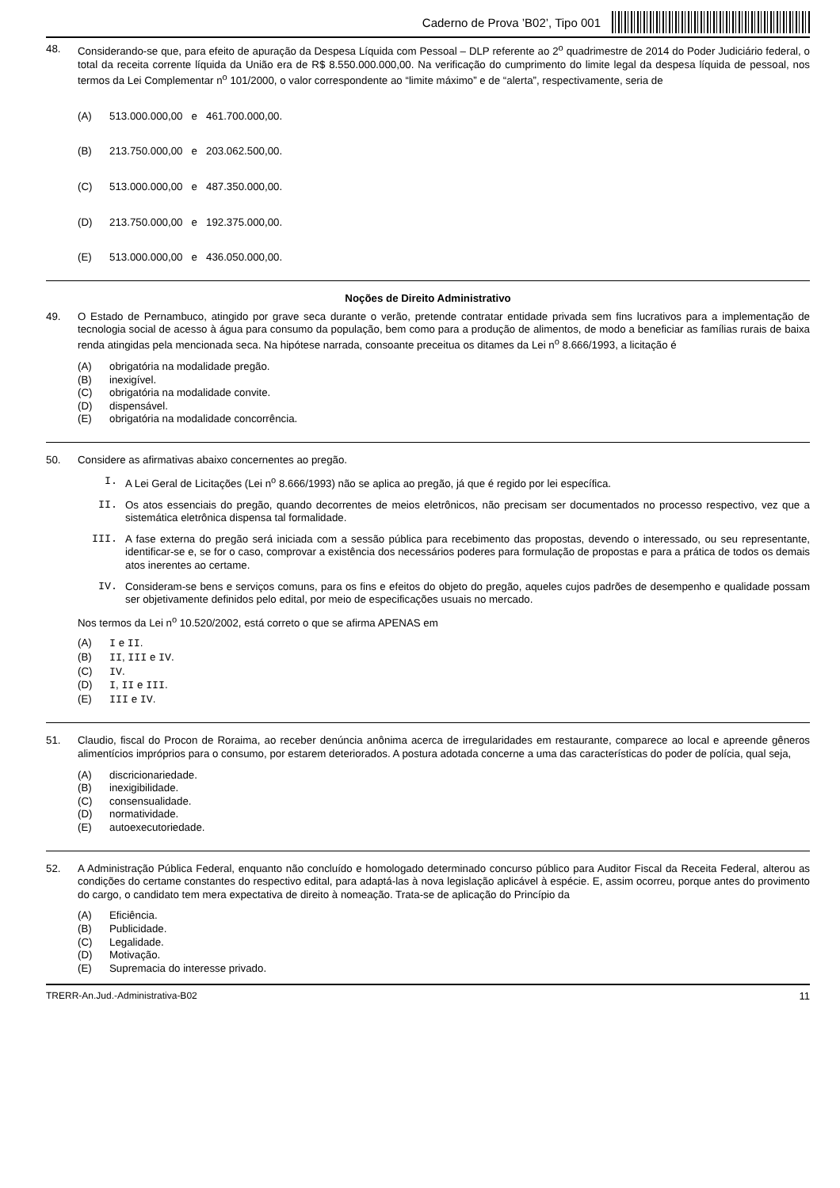Caderno de Prova ’B02’, Tipo 001
48.
Considerando-se que, para efeito de apuração da Despesa Líquida com Pessoal – DLP referente ao 2<sup>o</sup> quadrimestre de 2014 do Poder Judiciário federal, o total da receita corrente líquida da União era de R$ 8.550.000.000,00. Na verificação do cumprimento do limite legal da despesa líquida de pessoal, nos termos da Lei Complementar n<sup>o</sup> 101/2000, o valor correspondente ao “limite máximo” e de “alerta”, respectivamente, seria de
(A) 513.000.000,00 e 461.700.000,00.
(B) 213.750.000,00 e 203.062.500,00.
(C) 513.000.000,00 e 487.350.000,00.
(D) 213.750.000,00 e 192.375.000,00.
(E) 513.000.000,00 e 436.050.000,00.
Noções de Direito Administrativo
49.
O Estado de Pernambuco, atingido por grave seca durante o verão, pretende contratar entidade privada sem fins lucrativos para a implementação de tecnologia social de acesso à água para consumo da população, bem como para a produção de alimentos, de modo a beneficiar as famílias rurais de baixa renda atingidas pela mencionada seca. Na hipótese narrada, consoante preceitua os ditames da Lei n<sup>o</sup> 8.666/1993, a licitação é
(A) obrigatória na modalidade pregão.
(B) inexigível.
(C) obrigatória na modalidade convite.
(D) dispensável.
(E) obrigatória na modalidade concorrência.
50.
Considere as afirmativas abaixo concernentes ao pregão.
I. A Lei Geral de Licitações (Lei n<sup>o</sup> 8.666/1993) não se aplica ao pregão, já que é regido por lei específica.
II. Os atos essenciais do pregão, quando decorrentes de meios eletrônicos, não precisam ser documentados no processo respectivo, vez que a sistemática eletrônica dispensa tal formalidade.
III. A fase externa do pregão será iniciada com a sessão pública para recebimento das propostas, devendo o interessado, ou seu representante, identificar-se e, se for o caso, comprovar a existência dos necessários poderes para formulação de propostas e para a prática de todos os demais atos inerentes ao certame.
IV. Consideram-se bens e serviços comuns, para os fins e efeitos do objeto do pregão, aqueles cujos padrões de desempenho e qualidade possam ser objetivamente definidos pelo edital, por meio de especificações usuais no mercado.
Nos termos da Lei n<sup>o</sup> 10.520/2002, está correto o que se afirma APENAS em
(A) I e II.
(B) II, III e IV.
(C) IV.
(D) I, II e III.
(E) III e IV.
51.
Claudio, fiscal do Procon de Roraima, ao receber denúncia anônima acerca de irregularidades em restaurante, comparece ao local e apreende gêneros alimentícios impróprios para o consumo, por estarem deteriorados. A postura adotada concerne a uma das características do poder de polícia, qual seja,
(A) discricionariedade.
(B) inexigibilidade.
(C) consensualidade.
(D) normatividade.
(E) autoexecutoriedade.
52.
A Administração Pública Federal, enquanto não concluído e homologado determinado concurso público para Auditor Fiscal da Receita Federal, alterou as condições do certame constantes do respectivo edital, para adaptá-las à nova legislação aplicável à espécie. E, assim ocorreu, porque antes do provimento do cargo, o candidato tem mera expectativa de direito à nomeação. Trata-se de aplicação do Princípio da
(A) Eficiência.
(B) Publicidade.
(C) Legalidade.
(D) Motivação.
(E) Supremacia do interesse privado.
TRERR-An.Jud.-Administrativa-B02 11